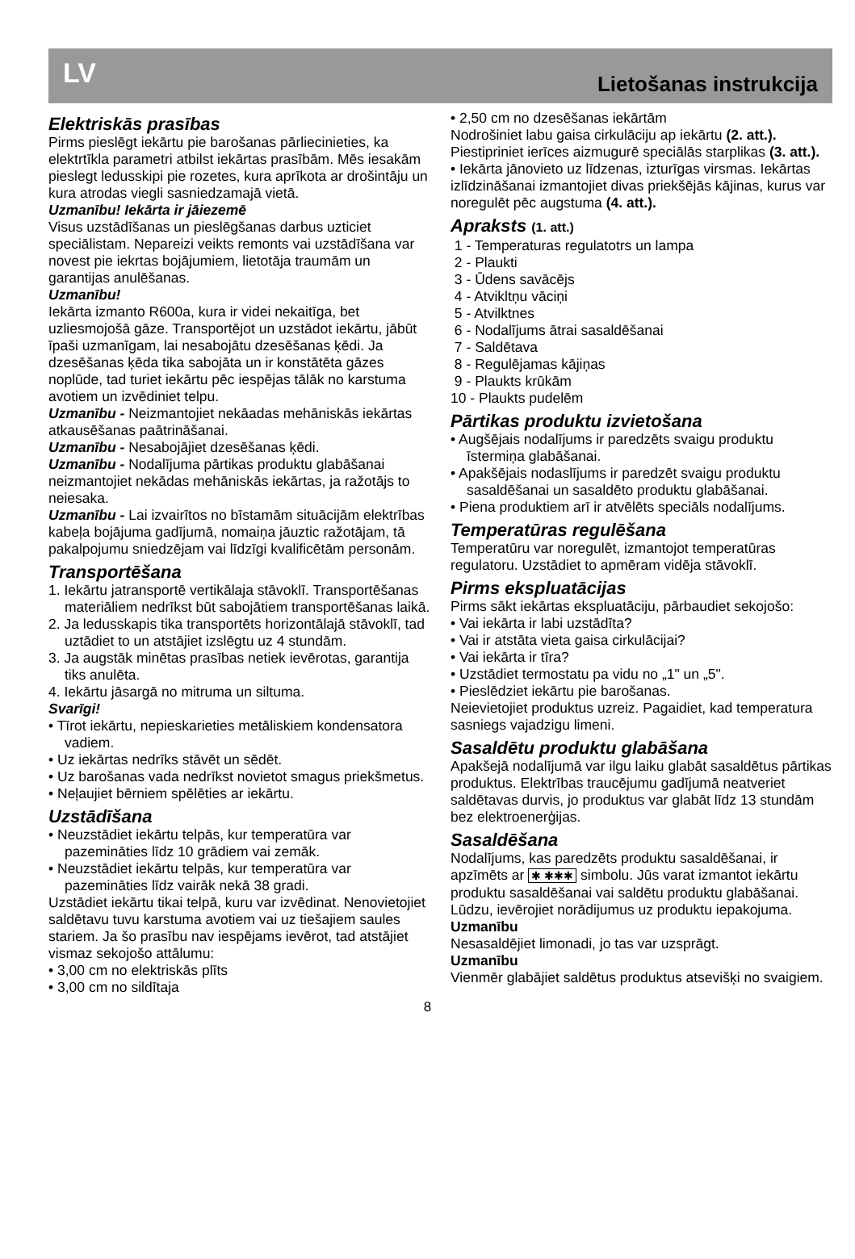LV Lietošanas instrukcija
Elektriskās prasības
Pirms pieslēgt iekārtu pie barošanas pārliecinieties, ka elektrtīkla parametri atbilst iekārtas prasībām. Mēs iesakām pieslegt ledusskipi pie rozetes, kura aprīkota ar drošintāju un kura atrodas viegli sasniedzamajā vietā.
Uzmanību! Iekārta ir jāiezemē
Visus uzstādīšanas un pieslēgšanas darbus uzticiet speciālistam. Nepareizi veikts remonts vai uzstādīšana var novest pie iekrtas bojājumiem, lietotāja traumām un garantijas anulēšanas.
Uzmanību!
Iekārta izmanto R600a, kura ir videi nekaitīga, bet uzliesmojošā gāze. Transportējot un uzstādot iekārtu, jābūt īpaši uzmanīgam, lai nesabojātu dzesēšanas ķēdi. Ja dzesēšanas ķēda tika sabojāta un ir konstātēta gāzes noplūde, tad turiet iekārtu pēc iespējas tālāk no karstuma avotiem un izvēdiniet telpu.
Uzmanību - Neizmantojiet nekāadas mehāniskās iekārtas atkausēšanas paātrināšanai.
Uzmanību - Nesabojājiet dzesēšanas ķēdi.
Uzmanību - Nodalījuma pārtikas produktu glabāšanai neizmantojiet nekādas mehāniskās iekārtas, ja ražotājs to neiesaka.
Uzmanību - Lai izvairītos no bīstamām situācijām elektrības kabeļa bojājuma gadījumā, nomaiņa jāuztic ražotājam, tā pakalpojumu sniedzējam vai līdzīgi kvalificētām personām.
Transportēšana
1. Iekārtu jatransportē vertikālaja stāvoklī. Transportēšanas materiāliem nedrīkst būt sabojātiem transportēšanas laikā.
2. Ja ledusskapis tika transportēts horizontālajā stāvoklī, tad uztādiet to un atstājiet izslēgtu uz 4 stundām.
3. Ja augstāk minētas prasības netiek ievērotas, garantija tiks anulēta.
4. Iekārtu jāsargā no mitruma un siltuma.
Svarīgi!
• Tīrot iekārtu, nepieskarieties metāliskiem kondensatora vadiem.
• Uz iekārtas nedrīks stāvēt un sēdēt.
• Uz barošanas vada nedrīkst novietot smagus priekšmetus.
• Neļaujiet bērniem spēlēties ar iekārtu.
Uzstādīšana
• Neuzstādiet iekārtu telpās, kur temperatūra var pazemināties līdz 10 grādiem vai zemāk.
• Neuzstādiet iekārtu telpās, kur temperatūra var pazemināties līdz vairāk nekā 38 gradi.
Uzstādiet iekārtu tikai telpā, kuru var izvēdinat. Nenovietojiet saldētavu tuvu karstuma avotiem vai uz tiešajiem saules stariem. Ja šo prasību nav iespējams ievērot, tad atstājiet vismaz sekojošo attālumu:
• 3,00 cm no elektriskās plīts
• 3,00 cm no sildītaja
• 2,50 cm no dzesēšanas iekārtām
Nodrošiniet labu gaisa cirkulāciju ap iekārtu (2. att.). Piestipriniet ierīces aizmugurē speciālās starplikas (3. att.).
• Iekārta jānovieto uz līdzenas, izturīgas virsmas. Iekārtas izlīdzināšanai izmantojiet divas priekšējās kājinas, kurus var noregulēt pēc augstuma (4. att.).
Apraksts (1. att.)
1 - Temperaturas regulatotrs un lampa
2 - Plaukti
3 - Ūdens savācējs
4 - Atvikltņu vāciņi
5 - Atvilktnes
6 - Nodalījums ātrai sasaldēšanai
7 - Saldētava
8 - Regulējamas kājiņas
9 - Plaukts krūkām
10 - Plaukts pudelēm
Pārtikas produktu izvietošana
• Augšējais nodalījums ir paredzēts svaigu produktu īstermiņa glabāšanai.
• Apakšējais nodaslījums ir paredzēt svaigu produktu sasaldēšanai un sasaldēto produktu glabāšanai.
• Piena produktiem arī ir atvēlēts speciāls nodalījums.
Temperatūras regulēšana
Temperatūru var noregulēt, izmantojot temperatūras regulatoru. Uzstādiet to apmēram vidēja stāvoklī.
Pirms ekspluatācijas
Pirms sākt iekārtas ekspluatāciju, pārbaudiet sekojošo:
• Vai iekārta ir labi uzstādīta?
• Vai ir atstāta vieta gaisa cirkulācijai?
• Vai iekārta ir tīra?
• Uzstādiet termostatu pa vidu no „1" un „5".
• Pieslēdziet iekārtu pie barošanas.
Neievietojiet produktus uzreiz. Pagaidiet, kad temperatura sasniegs vajadzigu limeni.
Sasaldētu produktu glabāšana
Apakšejā nodalījumā var ilgu laiku glabāt sasaldētus pārtikas produktus. Elektrības traucējumu gadījumā neatveriet saldētavas durvis, jo produktus var glabāt līdz 13 stundām bez elektroenerģijas.
Sasaldēšana
Nodalījums, kas paredzēts produktu sasaldēšanai, ir apzīmēts ar ✱ ✱✱✱ simbolu. Jūs varat izmantot iekārtu produktu sasaldēšanai vai saldētu produktu glabāšanai. Lūdzu, ievērojiet norādijumus uz produktu iepakojuma.
Uzmanību
Nesasaldējiet limonadi, jo tas var uzsprāgt.
Uzmanību
Vienmēr glabājiet saldētus produktus atsevišķi no svaigiem.
8